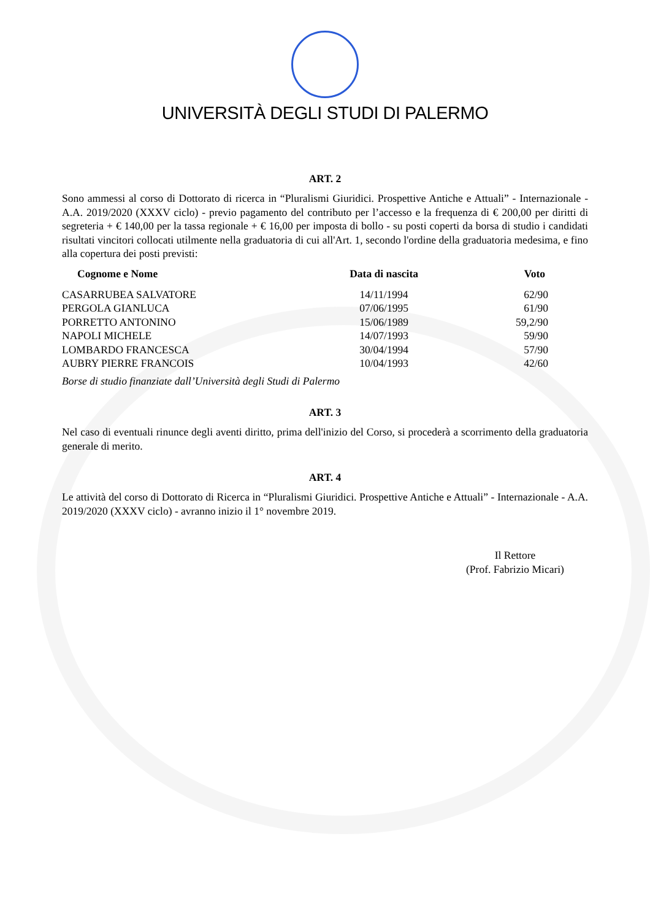UNIVERSITÀ DEGLI STUDI DI PALERMO
ART. 2
Sono ammessi al corso di Dottorato di ricerca in “Pluralismi Giuridici. Prospettive Antiche e Attuali” - Internazionale - A.A. 2019/2020 (XXXV ciclo) - previo pagamento del contributo per l’accesso e la frequenza di € 200,00 per diritti di segreteria + € 140,00 per la tassa regionale + € 16,00 per imposta di bollo - su posti coperti da borsa di studio i candidati risultati vincitori collocati utilmente nella graduatoria di cui all'Art. 1, secondo l'ordine della graduatoria medesima, e fino alla copertura dei posti previsti:
| Cognome e Nome | Data di nascita | Voto |
| --- | --- | --- |
| CASARRUBEA SALVATORE | 14/11/1994 | 62/90 |
| PERGOLA GIANLUCA | 07/06/1995 | 61/90 |
| PORRETTO ANTONINO | 15/06/1989 | 59,2/90 |
| NAPOLI MICHELE | 14/07/1993 | 59/90 |
| LOMBARDO FRANCESCA | 30/04/1994 | 57/90 |
| AUBRY PIERRE FRANCOIS | 10/04/1993 | 42/60 |
Borse di studio finanziate dall’Università degli Studi di Palermo
ART. 3
Nel caso di eventuali rinunce degli aventi diritto, prima dell'inizio del Corso, si procederà a scorrimento della graduatoria generale di merito.
ART. 4
Le attività del corso di Dottorato di Ricerca in “Pluralismi Giuridici. Prospettive Antiche e Attuali” - Internazionale - A.A. 2019/2020 (XXXV ciclo) - avranno inizio il 1° novembre 2019.
Il Rettore
(Prof. Fabrizio Micari)